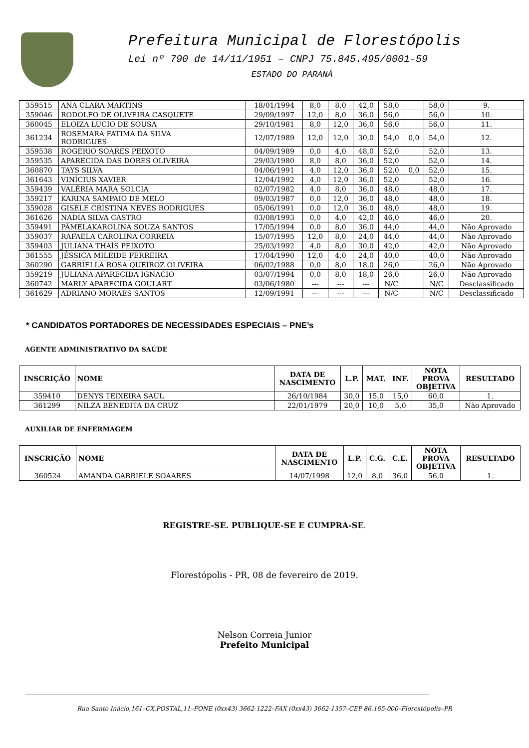Prefeitura Municipal de Florestópolis
Lei nº 790 de 14/11/1951 – CNPJ 75.845.495/0001-59
ESTADO DO PARANÁ
| 359515 | ANA CLARA MARTINS | 18/01/1994 | 8,0 | 8,0 | 42,0 | 58,0 | | 58,0 | 9. |
| 359046 | RODOLFO DE OLIVEIRA CASQUETE | 29/09/1997 | 12,0 | 8,0 | 36,0 | 56,0 | | 56,0 | 10. |
| 360045 | ELOIZA LUCIO DE SOUSA | 29/10/1981 | 8,0 | 12,0 | 36,0 | 56,0 | | 56,0 | 11. |
| 361234 | ROSEMARA FATIMA DA SILVA RODRIGUES | 12/07/1989 | 12,0 | 12,0 | 30,0 | 54,0 | 0,0 | 54,0 | 12. |
| 359538 | ROGERIO SOARES PEIXOTO | 04/09/1989 | 0,0 | 4,0 | 48,0 | 52,0 | | 52,0 | 13. |
| 359535 | APARECIDA DAS DORES OLIVEIRA | 29/03/1980 | 8,0 | 8,0 | 36,0 | 52,0 | | 52,0 | 14. |
| 360870 | TAYS SILVA | 04/06/1991 | 4,0 | 12,0 | 36,0 | 52,0 | 0,0 | 52,0 | 15. |
| 361643 | VINÍCIUS XAVIER | 12/04/1992 | 4,0 | 12,0 | 36,0 | 52,0 | | 52,0 | 16. |
| 359439 | VALÉRIA MARA SOLCIA | 02/07/1982 | 4,0 | 8,0 | 36,0 | 48,0 | | 48,0 | 17. |
| 359217 | KARINA SAMPAIO DE MELO | 09/03/1987 | 0,0 | 12,0 | 36,0 | 48,0 | | 48,0 | 18. |
| 359028 | GISELE CRISTINA NEVES RODRIGUES | 05/06/1991 | 0,0 | 12,0 | 36,0 | 48,0 | | 48,0 | 19. |
| 361626 | NADIA SILVA CASTRO | 03/08/1993 | 0,0 | 4,0 | 42,0 | 46,0 | | 46,0 | 20. |
| 359491 | PÂMELAKAROLINA SOUZA SANTOS | 17/05/1994 | 0,0 | 8,0 | 36,0 | 44,0 | | 44,0 | Não Aprovado |
| 359037 | RAFAELA CAROLINA CORREIA | 15/07/1995 | 12,0 | 8,0 | 24,0 | 44,0 | | 44,0 | Não Aprovado |
| 359403 | JULIANA THAÍS PEIXOTO | 25/03/1992 | 4,0 | 8,0 | 30,0 | 42,0 | | 42,0 | Não Aprovado |
| 361555 | JÉSSICA MILEIDE FERREIRA | 17/04/1990 | 12,0 | 4,0 | 24,0 | 40,0 | | 40,0 | Não Aprovado |
| 360290 | GABRIELLA ROSA QUEIROZ OLIVEIRA | 06/02/1988 | 0,0 | 8,0 | 18,0 | 26,0 | | 26,0 | Não Aprovado |
| 359219 | JULIANA APARECIDA IGNACIO | 03/07/1994 | 0,0 | 8,0 | 18,0 | 26,0 | | 26,0 | Não Aprovado |
| 360742 | MARLY APARECIDA GOULART | 03/06/1980 | --- | --- | --- | N/C | | N/C | Desclassificado |
| 361629 | ADRIANO MORAES SANTOS | 12/09/1991 | --- | --- | --- | N/C | | N/C | Desclassificado |
* CANDIDATOS PORTADORES DE NECESSIDADES ESPECIAIS – PNE’s
AGENTE ADMINISTRATIVO DA SAÚDE
| INSCRIÇÃO | NOME | DATA DE NASCIMENTO | L.P. | MAT. | INF. | NOTA PROVA OBJETIVA | RESULTADO |
| --- | --- | --- | --- | --- | --- | --- | --- |
| 359410 | DENYS TEIXEIRA SAUL | 26/10/1984 | 30,0 | 15,0 | 15,0 | 60,0 | 1. |
| 361299 | NILZA BENEDITA DA CRUZ | 22/01/1979 | 20,0 | 10,0 | 5,0 | 35,0 | Não Aprovado |
AUXILIAR DE ENFERMAGEM
| INSCRIÇÃO | NOME | DATA DE NASCIMENTO | L.P. | C.G. | C.E. | NOTA PROVA OBJETIVA | RESULTADO |
| --- | --- | --- | --- | --- | --- | --- | --- |
| 360524 | AMANDA GABRIELE SOAARES | 14/07/1998 | 12,0 | 8,0 | 36,0 | 56,0 | 1. |
REGISTRE-SE. PUBLIQUE-SE E CUMPRA-SE.
Florestópolis - PR, 08 de fevereiro de 2019.
Nelson Correia Junior
Prefeito Municipal
Rua Santo Inácio,161–CX.POSTAL,11–FONE (0xx43) 3662-1222–FAX (0xx43) 3662-1357–CEP 86.165-000–Florestópolis–PR